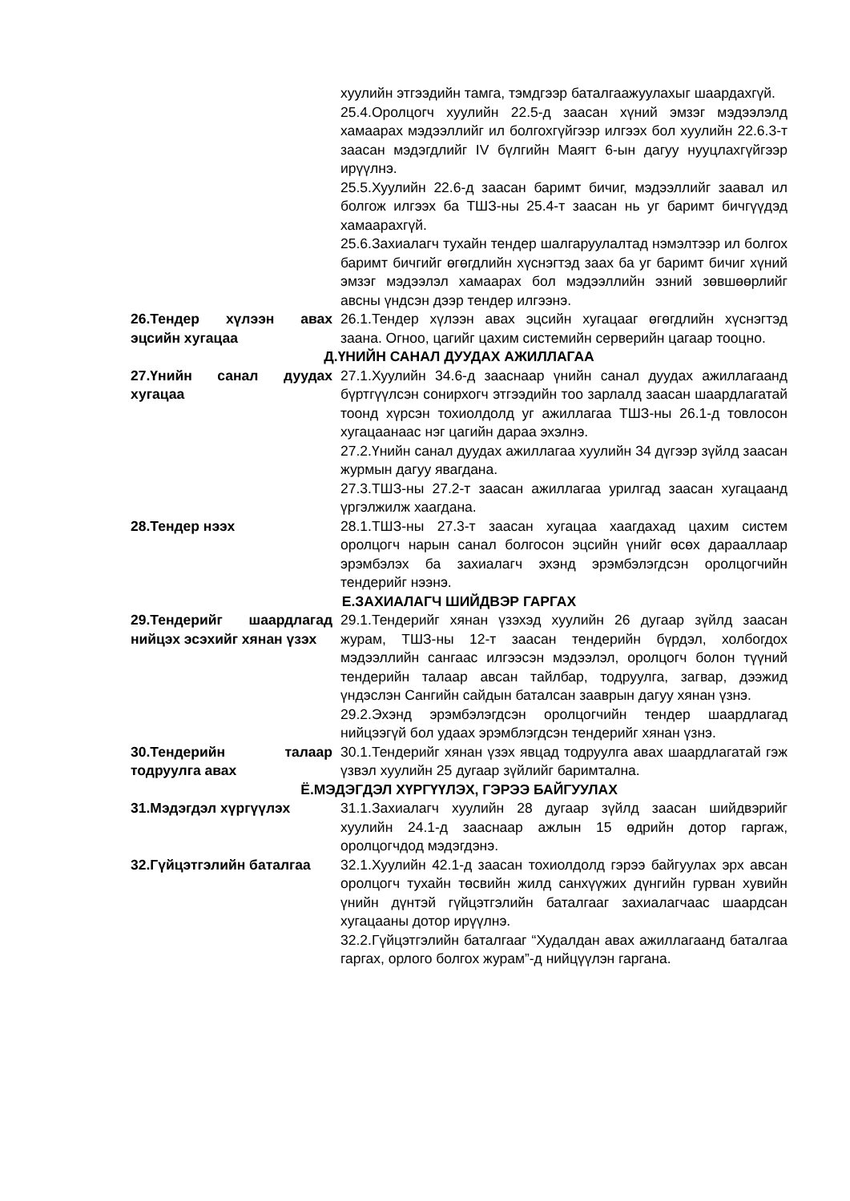хуулийн этгээдийн тамга, тэмдгээр баталгаажуулахыг шаардахгүй.
25.4.Оролцогч хуулийн 22.5-д заасан хүний эмзэг мэдээлэлд хамаарах мэдээллийг ил болгохгүйгээр илгээх бол хуулийн 22.6.3-т заасан мэдэгдлийг IV бүлгийн Маягт 6-ын дагуу нууцлахгүйгээр ирүүлнэ.
25.5.Хуулийн 22.6-д заасан баримт бичиг, мэдээллийг заавал ил болгож илгээх ба ТШЗ-ны 25.4-т заасан нь уг баримт бичгүүдэд хамаарахгүй.
25.6.Захиалагч тухайн тендер шалгаруулалтад нэмэлтээр ил болгох баримт бичгийг өгөгдлийн хүснэгтэд заах ба уг баримт бичиг хүний эмзэг мэдээлэл хамаарах бол мэдээллийн эзний зөвшөөрлийг авсны үндсэн дээр тендер илгээнэ.
26.Тендер хүлээн авах эцсийн хугацаа
26.1.Тендер хүлээн авах эцсийн хугацааг өгөгдлийн хүснэгтэд заана. Огноо, цагийг цахим системийн серверийн цагаар тооцно.
Д.ҮНИЙН САНАЛ ДУУДАХ АЖИЛЛАГАА
27.Үнийн санал дуудах хугацаа
27.1.Хуулийн 34.6-д зааснаар үнийн санал дуудах ажиллагаанд бүртгүүлсэн сонирхогч этгээдийн тоо зарлалд заасан шаардлагатай тоонд хүрсэн тохиолдолд уг ажиллагаа ТШЗ-ны 26.1-д товлосон хугацаанаас нэг цагийн дараа эхэлнэ.
27.2.Үнийн санал дуудах ажиллагаа хуулийн 34 дүгээр зүйлд заасан журмын дагуу явагдана.
27.3.ТШЗ-ны 27.2-т заасан ажиллагаа урилгад заасан хугацаанд үргэлжилж хаагдана.
28.Тендер нээх 28.1.ТШЗ-ны 27.3-т заасан хугацаа хаагдахад цахим систем оролцогч нарын санал болгосон эцсийн үнийг өсөх дарааллаар эрэмбэлэх ба захиалагч эхэнд эрэмбэлэгдсэн оролцогчийн тендерийг нээнэ.
Е.ЗАХИАЛАГЧ ШИЙДВЭР ГАРГАХ
29.Тендерийг шаардлагад нийцэх эсэхийг хянан үзэх
29.1.Тендерийг хянан үзэхэд хуулийн 26 дугаар зүйлд заасан журам, ТШЗ-ны 12-т заасан тендерийн бүрдэл, холбогдох мэдээллийн сангаас илгээсэн мэдээлэл, оролцогч болон түүний тендерийн талаар авсан тайлбар, тодруулга, загвар, дээжид үндэслэн Сангийн сайдын баталсан зааврын дагуу хянан үзнэ.
29.2.Эхэнд эрэмбэлэгдсэн оролцогчийн тендер шаардлагад нийцээгүй бол удаах эрэмблэгдсэн тендерийг хянан үзнэ.
30.Тендерийн талаар тодруулга авах
30.1.Тендерийг хянан үзэх явцад тодруулга авах шаардлагатай гэж үзвэл хуулийн 25 дугаар зүйлийг баримтална.
Ё.МЭДЭГДЭЛ ХҮРГҮҮЛЭХ, ГЭРЭЭ БАЙГУУЛАХ
31.Мэдэгдэл хүргүүлэх 31.1.Захиалагч хуулийн 28 дугаар зүйлд заасан шийдвэрийг хуулийн 24.1-д зааснаар ажлын 15 өдрийн дотор гаргаж, оролцогчдод мэдэгдэнэ.
32.Гүйцэтгэлийн баталгаа 32.1.Хуулийн 42.1-д заасан тохиолдолд гэрээ байгуулах эрх авсан оролцогч тухайн төсвийн жилд санхүүжих дүнгийн гурван хувийн үнийн дүнтэй гүйцэтгэлийн баталгааг захиалагчаас шаардсан хугацааны дотор ирүүлнэ.
32.2.Гүйцэтгэлийн баталгааг “Худалдан авах ажиллагаанд баталгаа гаргах, орлого болгох журам”-д нийцүүлэн гаргана.